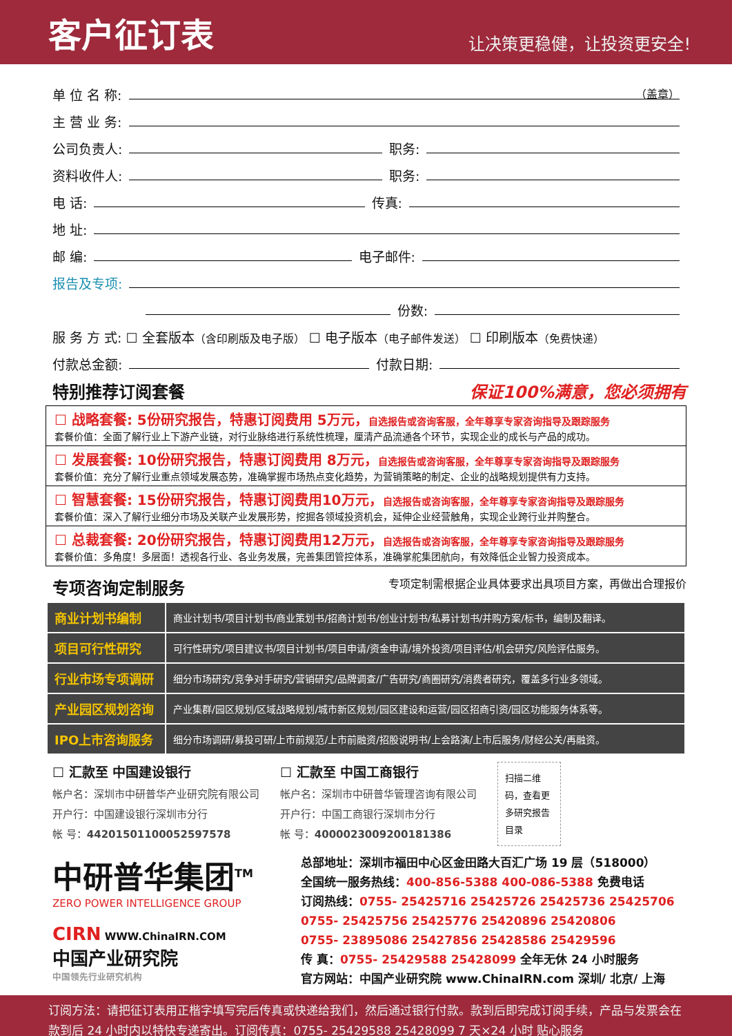客户征订表
让决策更稳健，让投资更安全!
单 位 名 称: （盖章）
主 营 业 务:
公司负责人: 职务:
资料收件人: 职务:
电 话: 传真:
地 址:
邮 编: 电子邮件:
报告及专项:
份数:
服 务 方 式: ☐ 全套版本（含印刷版及电子版） ☐ 电子版本（电子邮件发送） ☐ 印刷版本（免费快递）
付款总金额: 付款日期:
特别推荐订阅套餐 保证100%满意，您必须拥有
☐ 战略套餐: 5份研究报告，特惠订阅费用 5万元，自选报告或咨询客服，全年尊享专家咨询指导及跟踪服务
套餐价值：全面了解行业上下游产业链，对行业脉络进行系统性梳理，厘清产品流通各个环节，实现企业的成长与产品的成功。
☐ 发展套餐: 10份研究报告，特惠订阅费用 8万元，自选报告或咨询客服，全年尊享专家咨询指导及跟踪服务
套餐价值：充分了解行业重点领域发展态势，准确掌握市场热点变化趋势，为营销策略的制定、企业的战略规划提供有力支持。
☐ 智慧套餐: 15份研究报告，特惠订阅费用10万元，自选报告或咨询客服，全年尊享专家咨询指导及跟踪服务
套餐价值：深入了解行业细分市场及关联产业发展形势，挖掘各领域投资机会，延伸企业经营触角，实现企业跨行业并购整合。
☐ 总裁套餐: 20份研究报告，特惠订阅费用12万元，自选报告或咨询客服，全年尊享专家咨询指导及跟踪服务
套餐价值：多角度！多层面！透视各行业、各业务发展，完善集团管控体系，准确掌舵集团航向，有效降低企业智力投资成本。
专项咨询定制服务 专项定制需根据企业具体要求出具项目方案，再做出合理报价
| 商业计划书编制 | 商业计划书/项目计划书/商业策划书/招商计划书/创业计划书/私募计划书/并购方案/标书，编制及翻译。 |
| 项目可行性研究 | 可行性研究/项目建议书/项目计划书/项目申请/资金申请/境外投资/项目评估/机会研究/风险评估服务。 |
| 行业市场专项调研 | 细分市场研究/竞争对手研究/营销研究/品牌调查/广告研究/商圈研究/消费者研究，覆盖多行业多领域。 |
| 产业园区规划咨询 | 产业集群/园区规划/区域战略规划/城市新区规划/园区建设和运营/园区招商引资/园区功能服务体系等。 |
| IPO上市咨询服务 | 细分市场调研/募投可研/上市前规范/上市前融资/招股说明书/上会路演/上市后服务/财经公关/再融资。 |
☐ 汇款至 中国建设银行
帐户名：深圳市中研普华产业研究院有限公司
开户行：中国建设银行深圳市分行
帐 号：44201501100052597578
☐ 汇款至 中国工商银行
帐户名：深圳市中研普华管理咨询有限公司
开户行：中国工商银行深圳市分行
帐 号：4000023009200181386
扫描二维码，查看更多研究报告目录
中研普华集团<sup>TM</sup>
ZERO POWER INTELLIGENCE GROUP
CIRN WWW.ChinaIRN.COM
中国产业研究院
中国领先行业研究机构
总部地址：深圳市福田中心区金田路大百汇广场 19 层（518000）
全国统一服务热线：400-856-5388 400-086-5388 免费电话
订阅热线：0755- 25425716 25425726 25425736 25425706
0755- 25425756 25425776 25420896 25420806
0755- 23895086 25427856 25428586 25429596
传 真：0755- 25429588 25428099 全年无休 24 小时服务
官方网站：中国产业研究院 www.ChinaIRN.com 深圳/ 北京/ 上海
订阅方法：请把征订表用正楷字填写完后传真或快递给我们，然后通过银行付款。款到后即完成订阅手续，产品与发票会在款到后 24 小时内以特快专递寄出。订阅传真：0755- 25429588 25428099 7 天×24 小时 贴心服务